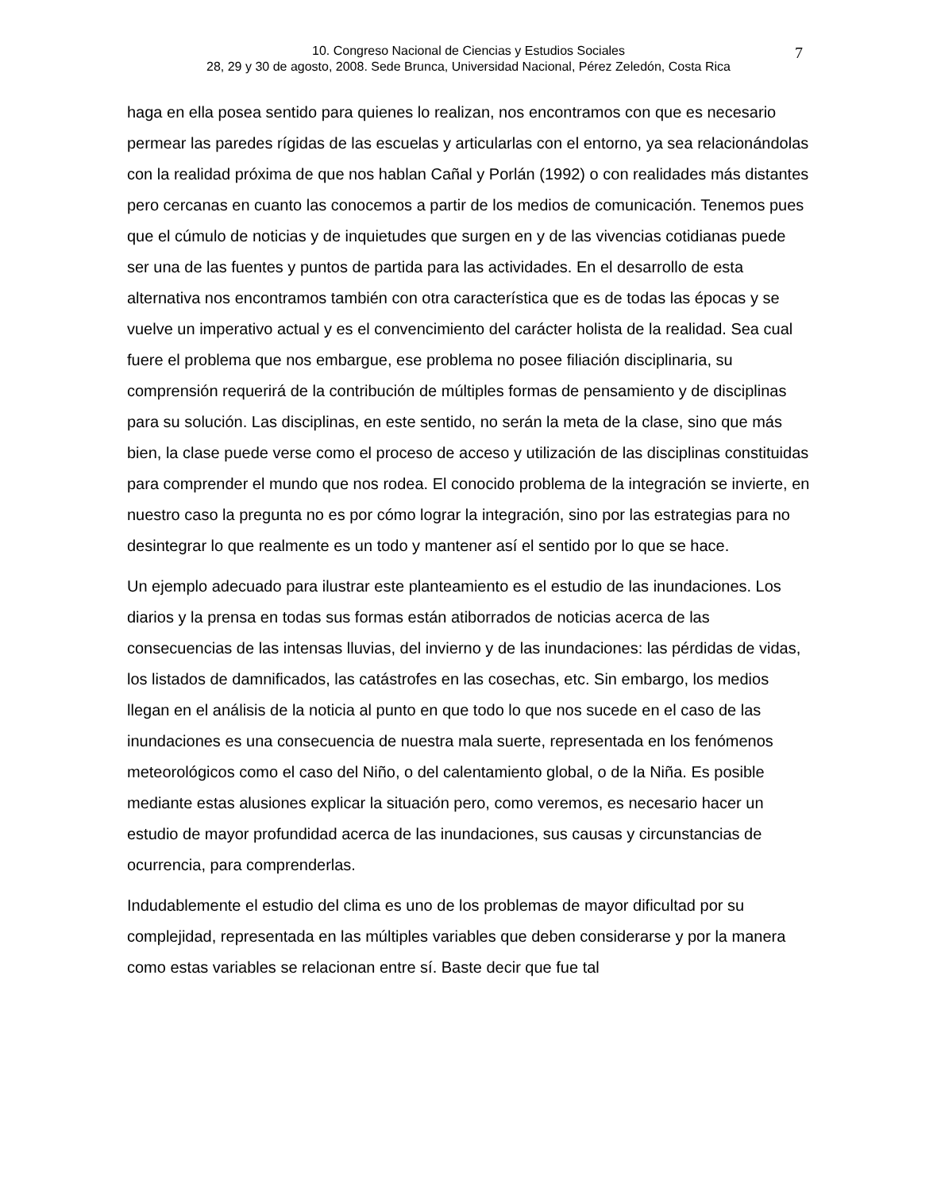10. Congreso Nacional de Ciencias y Estudios Sociales
28, 29 y 30 de agosto, 2008. Sede Brunca, Universidad Nacional, Pérez Zeledón, Costa Rica
7
haga en ella posea sentido para quienes lo realizan, nos encontramos con que es necesario permear las paredes rígidas de las escuelas y articularlas con el entorno, ya sea relacionándolas con la realidad próxima de que nos hablan Cañal y Porlán (1992) o con realidades más distantes pero cercanas en cuanto las conocemos a partir de los medios de comunicación. Tenemos pues que el cúmulo de noticias y de inquietudes que surgen en y de las vivencias cotidianas puede ser una de las fuentes y puntos de partida para las actividades. En el desarrollo de esta alternativa nos encontramos también con otra característica que es de todas las épocas y se vuelve un imperativo actual y es el convencimiento del carácter holista de la realidad. Sea cual fuere el problema que nos embargue, ese problema no posee filiación disciplinaria, su comprensión requerirá de la contribución de múltiples formas de pensamiento y de disciplinas para su solución. Las disciplinas, en este sentido, no serán la meta de la clase, sino que más bien, la clase puede verse como el proceso de acceso y utilización de las disciplinas constituidas para comprender el mundo que nos rodea. El conocido problema de la integración se invierte, en nuestro caso la pregunta no es por cómo lograr la integración, sino por las estrategias para no desintegrar lo que realmente es un todo y mantener así el sentido por lo que se hace.
Un ejemplo adecuado para ilustrar este planteamiento es el estudio de las inundaciones. Los diarios y la prensa en todas sus formas están atiborrados de noticias acerca de las consecuencias de las intensas lluvias, del invierno y de las inundaciones: las pérdidas de vidas, los listados de damnificados, las catástrofes en las cosechas, etc. Sin embargo, los medios llegan en el análisis de la noticia al punto en que todo lo que nos sucede en el caso de las inundaciones es una consecuencia de nuestra mala suerte, representada en los fenómenos meteorológicos como el caso del Niño, o del calentamiento global, o de la Niña. Es posible mediante estas alusiones explicar la situación pero, como veremos, es necesario hacer un estudio de mayor profundidad acerca de las inundaciones, sus causas y circunstancias de ocurrencia, para comprenderlas.
Indudablemente el estudio del clima es uno de los problemas de mayor dificultad por su complejidad, representada en las múltiples variables que deben considerarse y por la manera como estas variables se relacionan entre sí. Baste decir que fue tal